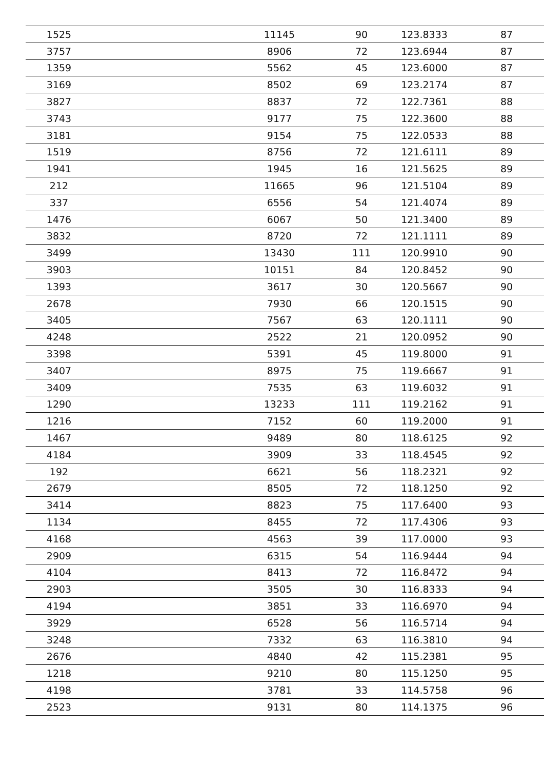| 1525 | | 11145 | 90 | 123.8333 | 87 |
| 3757 | | 8906 | 72 | 123.6944 | 87 |
| 1359 | | 5562 | 45 | 123.6000 | 87 |
| 3169 | | 8502 | 69 | 123.2174 | 87 |
| 3827 | | 8837 | 72 | 122.7361 | 88 |
| 3743 | | 9177 | 75 | 122.3600 | 88 |
| 3181 | | 9154 | 75 | 122.0533 | 88 |
| 1519 | | 8756 | 72 | 121.6111 | 89 |
| 1941 | | 1945 | 16 | 121.5625 | 89 |
| 212 | | 11665 | 96 | 121.5104 | 89 |
| 337 | | 6556 | 54 | 121.4074 | 89 |
| 1476 | | 6067 | 50 | 121.3400 | 89 |
| 3832 | | 8720 | 72 | 121.1111 | 89 |
| 3499 | | 13430 | 111 | 120.9910 | 90 |
| 3903 | | 10151 | 84 | 120.8452 | 90 |
| 1393 | | 3617 | 30 | 120.5667 | 90 |
| 2678 | | 7930 | 66 | 120.1515 | 90 |
| 3405 | | 7567 | 63 | 120.1111 | 90 |
| 4248 | | 2522 | 21 | 120.0952 | 90 |
| 3398 | | 5391 | 45 | 119.8000 | 91 |
| 3407 | | 8975 | 75 | 119.6667 | 91 |
| 3409 | | 7535 | 63 | 119.6032 | 91 |
| 1290 | | 13233 | 111 | 119.2162 | 91 |
| 1216 | | 7152 | 60 | 119.2000 | 91 |
| 1467 | | 9489 | 80 | 118.6125 | 92 |
| 4184 | | 3909 | 33 | 118.4545 | 92 |
| 192 | | 6621 | 56 | 118.2321 | 92 |
| 2679 | | 8505 | 72 | 118.1250 | 92 |
| 3414 | | 8823 | 75 | 117.6400 | 93 |
| 1134 | | 8455 | 72 | 117.4306 | 93 |
| 4168 | | 4563 | 39 | 117.0000 | 93 |
| 2909 | | 6315 | 54 | 116.9444 | 94 |
| 4104 | | 8413 | 72 | 116.8472 | 94 |
| 2903 | | 3505 | 30 | 116.8333 | 94 |
| 4194 | | 3851 | 33 | 116.6970 | 94 |
| 3929 | | 6528 | 56 | 116.5714 | 94 |
| 3248 | | 7332 | 63 | 116.3810 | 94 |
| 2676 | | 4840 | 42 | 115.2381 | 95 |
| 1218 | | 9210 | 80 | 115.1250 | 95 |
| 4198 | | 3781 | 33 | 114.5758 | 96 |
| 2523 | | 9131 | 80 | 114.1375 | 96 |